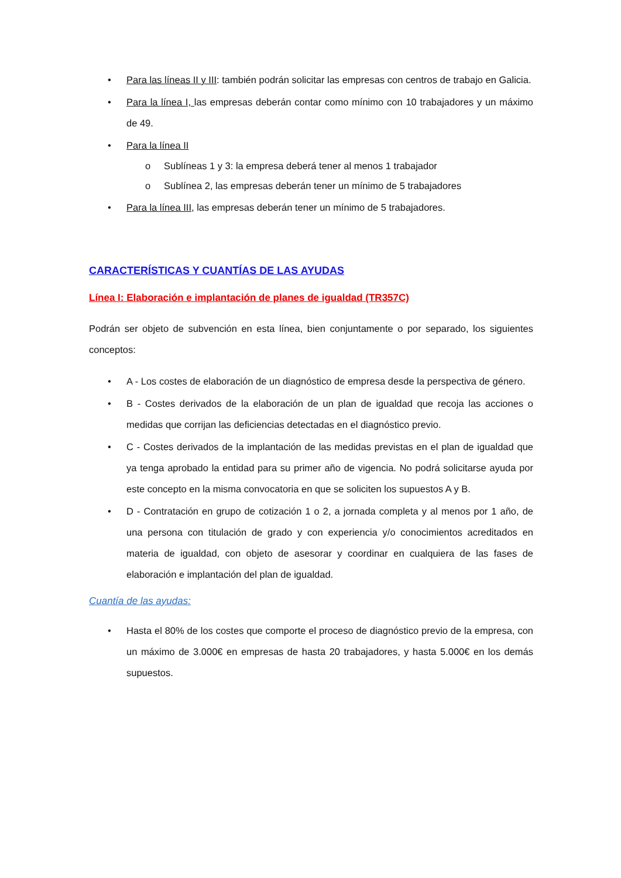• Para las líneas II y III: también podrán solicitar las empresas con centros de trabajo en Galicia.
• Para la línea I, las empresas deberán contar como mínimo con 10 trabajadores y un máximo de 49.
• Para la línea II
o Sublíneas 1 y 3: la empresa deberá tener al menos 1 trabajador
o Sublínea 2, las empresas deberán tener un mínimo de 5 trabajadores
• Para la línea III, las empresas deberán tener un mínimo de 5 trabajadores.
CARACTERÍSTICAS Y CUANTÍAS DE LAS AYUDAS
Línea I: Elaboración e implantación de planes de igualdad (TR357C)
Podrán ser objeto de subvención en esta línea, bien conjuntamente o por separado, los siguientes conceptos:
• A - Los costes de elaboración de un diagnóstico de empresa desde la perspectiva de género.
• B - Costes derivados de la elaboración de un plan de igualdad que recoja las acciones o medidas que corrijan las deficiencias detectadas en el diagnóstico previo.
• C - Costes derivados de la implantación de las medidas previstas en el plan de igualdad que ya tenga aprobado la entidad para su primer año de vigencia. No podrá solicitarse ayuda por este concepto en la misma convocatoria en que se soliciten los supuestos A y B.
• D - Contratación en grupo de cotización 1 o 2, a jornada completa y al menos por 1 año, de una persona con titulación de grado y con experiencia y/o conocimientos acreditados en materia de igualdad, con objeto de asesorar y coordinar en cualquiera de las fases de elaboración e implantación del plan de igualdad.
Cuantía de las ayudas:
• Hasta el 80% de los costes que comporte el proceso de diagnóstico previo de la empresa, con un máximo de 3.000€ en empresas de hasta 20 trabajadores, y hasta 5.000€ en los demás supuestos.